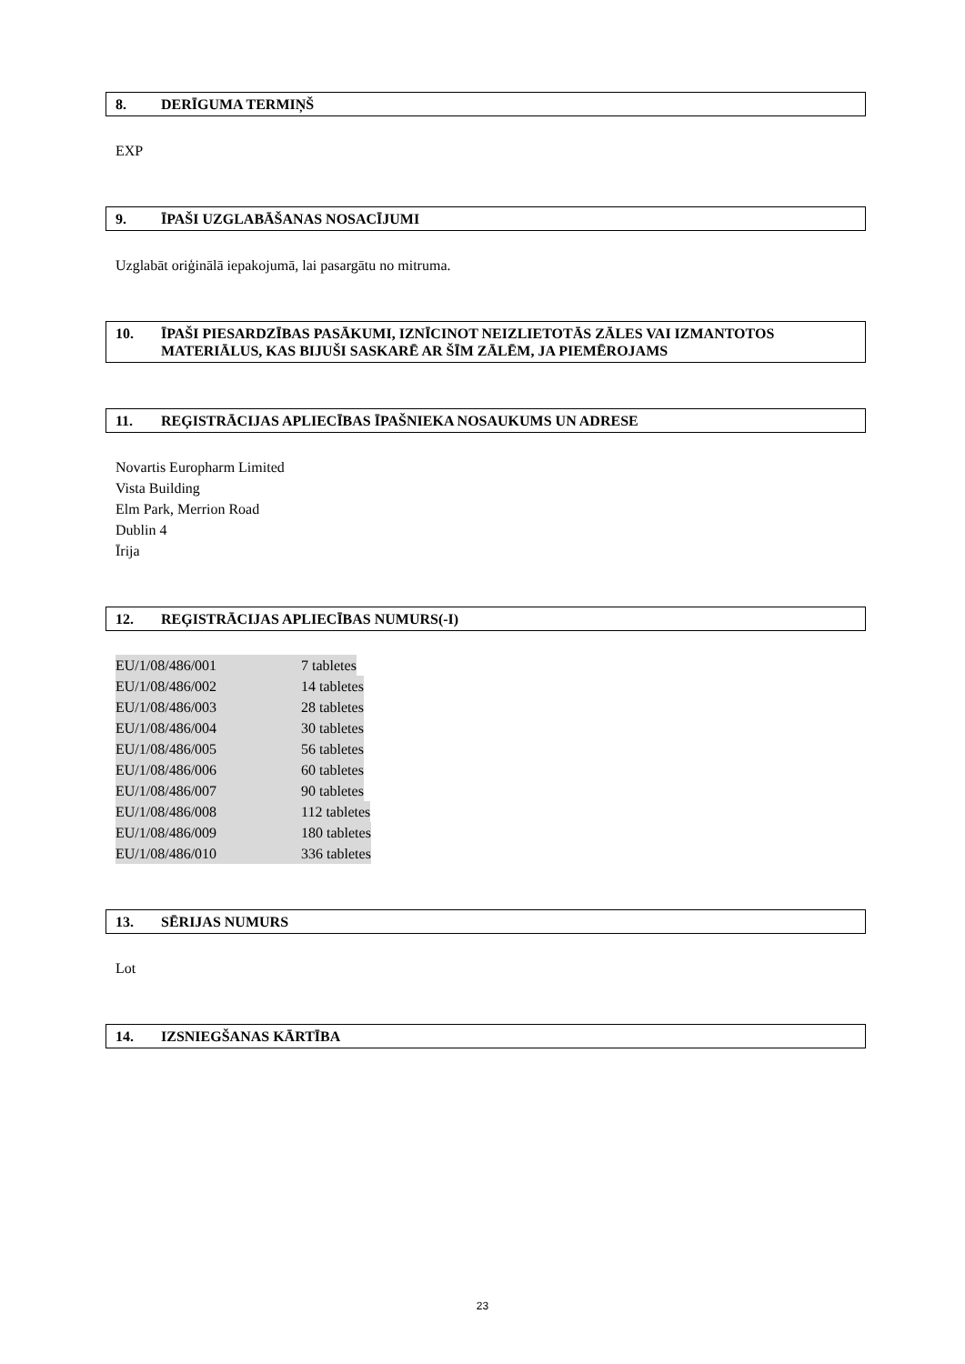8. DERĪGUMA TERMIŅŠ
EXP
9. ĪPAŠI UZGLABĀŠANAS NOSACĪJUMI
Uzglabāt oriģinālā iepakojumā, lai pasargātu no mitruma.
10. ĪPAŠI PIESARDZĪBAS PASĀKUMI, IZNĪCINOT NEIZLIETOTĀS ZĀLES VAI IZMANTOTOS MATERIĀLUS, KAS BIJUŠI SASKARĒ AR ŠĪM ZĀLĒM, JA PIEMĒROJAMS
11. REĢISTRĀCIJAS APLIECĪBAS ĪPAŠNIEKA NOSAUKUMS UN ADRESE
Novartis Europharm Limited
Vista Building
Elm Park, Merrion Road
Dublin 4
Īrija
12. REĢISTRĀCIJAS APLIECĪBAS NUMURS(-I)
EU/1/08/486/001 7 tabletes
EU/1/08/486/002 14 tabletes
EU/1/08/486/003 28 tabletes
EU/1/08/486/004 30 tabletes
EU/1/08/486/005 56 tabletes
EU/1/08/486/006 60 tabletes
EU/1/08/486/007 90 tabletes
EU/1/08/486/008 112 tabletes
EU/1/08/486/009 180 tabletes
EU/1/08/486/010 336 tabletes
13. SĒRIJAS NUMURS
Lot
14. IZSNIEGŠANAS KĀRTĪBA
23